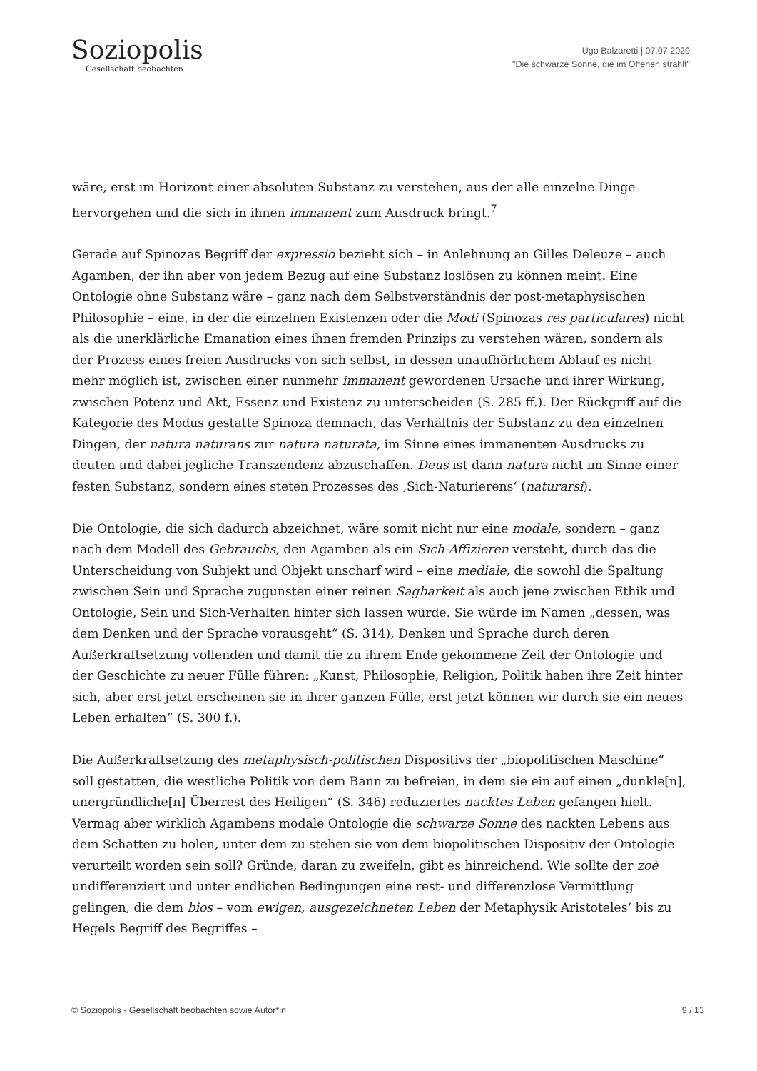Soziopolis
Gesellschaft beobachten
Ugo Balzaretti | 07.07.2020
"Die schwarze Sonne, die im Offenen strahlt"
wäre, erst im Horizont einer absoluten Substanz zu verstehen, aus der alle einzelne Dinge hervorgehen und die sich in ihnen immanent zum Ausdruck bringt.<sup>7</sup>
Gerade auf Spinozas Begriff der expressio bezieht sich – in Anlehnung an Gilles Deleuze – auch Agamben, der ihn aber von jedem Bezug auf eine Substanz loslösen zu können meint. Eine Ontologie ohne Substanz wäre – ganz nach dem Selbstverständnis der post-metaphysischen Philosophie – eine, in der die einzelnen Existenzen oder die Modi (Spinozas res particulares) nicht als die unerklärliche Emanation eines ihnen fremden Prinzips zu verstehen wären, sondern als der Prozess eines freien Ausdrucks von sich selbst, in dessen unaufhörlichem Ablauf es nicht mehr möglich ist, zwischen einer nunmehr immanent gewordenen Ursache und ihrer Wirkung, zwischen Potenz und Akt, Essenz und Existenz zu unterscheiden (S. 285 ff.). Der Rückgriff auf die Kategorie des Modus gestatte Spinoza demnach, das Verhältnis der Substanz zu den einzelnen Dingen, der natura naturans zur natura naturata, im Sinne eines immanenten Ausdrucks zu deuten und dabei jegliche Transzendenz abzuschaffen. Deus ist dann natura nicht im Sinne einer festen Substanz, sondern eines steten Prozesses des ‚Sich-Naturierens‘ (naturarsi).
Die Ontologie, die sich dadurch abzeichnet, wäre somit nicht nur eine modale, sondern – ganz nach dem Modell des Gebrauchs, den Agamben als ein Sich-Affizieren versteht, durch das die Unterscheidung von Subjekt und Objekt unscharf wird – eine mediale, die sowohl die Spaltung zwischen Sein und Sprache zugunsten einer reinen Sagbarkeit als auch jene zwischen Ethik und Ontologie, Sein und Sich-Verhalten hinter sich lassen würde. Sie würde im Namen „dessen, was dem Denken und der Sprache vorausgeht“ (S. 314), Denken und Sprache durch deren Außerkraftsetzung vollenden und damit die zu ihrem Ende gekommene Zeit der Ontologie und der Geschichte zu neuer Fülle führen: „Kunst, Philosophie, Religion, Politik haben ihre Zeit hinter sich, aber erst jetzt erscheinen sie in ihrer ganzen Fülle, erst jetzt können wir durch sie ein neues Leben erhalten“ (S. 300 f.).
Die Außerkraftsetzung des metaphysisch-politischen Dispositivs der „biopolitischen Maschine“ soll gestatten, die westliche Politik von dem Bann zu befreien, in dem sie ein auf einen „dunkle[n], unergründliche[n] Überrest des Heiligen“ (S. 346) reduziertes nacktes Leben gefangen hielt. Vermag aber wirklich Agambens modale Ontologie die schwarze Sonne des nackten Lebens aus dem Schatten zu holen, unter dem zu stehen sie von dem biopolitischen Dispositiv der Ontologie verurteilt worden sein soll? Gründe, daran zu zweifeln, gibt es hinreichend. Wie sollte der zoè undifferenziert und unter endlichen Bedingungen eine rest- und differenzlose Vermittlung gelingen, die dem bios – vom ewigen, ausgezeichneten Leben der Metaphysik Aristoteles‘ bis zu Hegels Begriff des Begriffes –
© Soziopolis - Gesellschaft beobachten sowie Autor*in 9 / 13